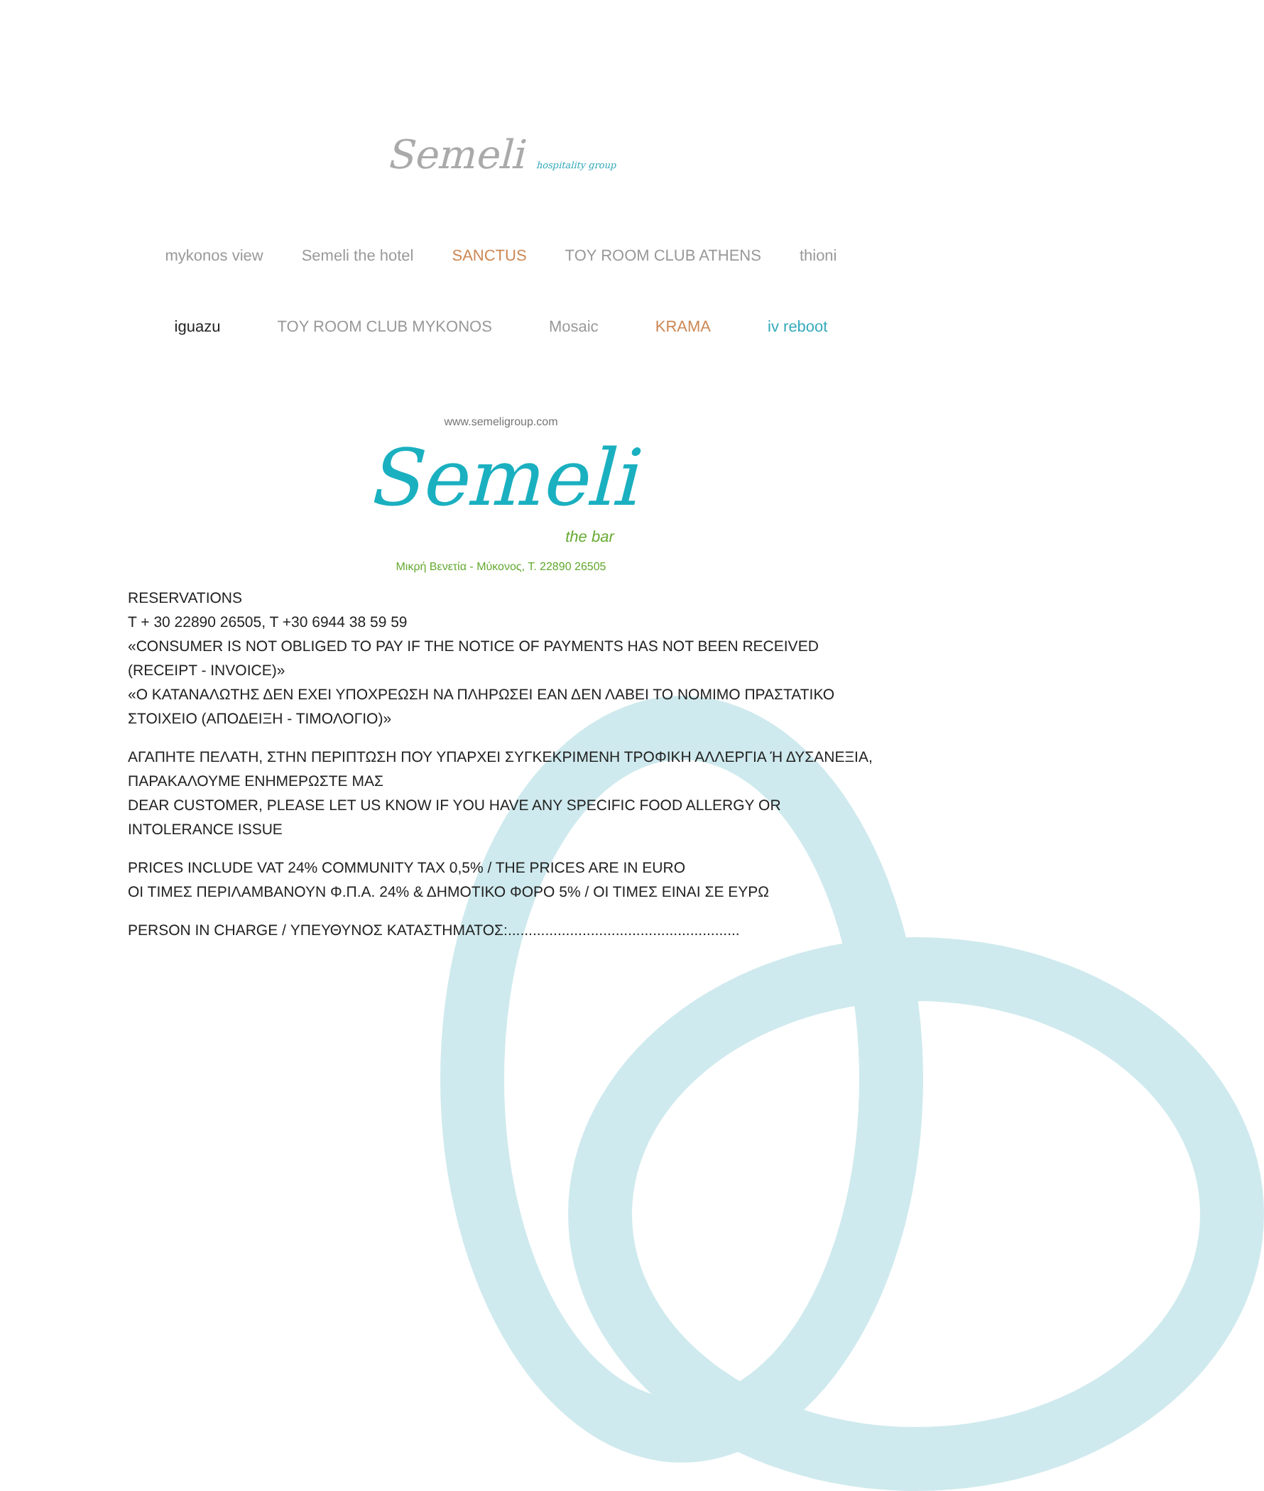Semeli hospitality group
mykonos view Semeli the hotel SANCTUS TOY ROOM CLUB ATHENS thioni
iguazu TOY ROOM CLUB MYKONOS Mosaic KRAMA iv reboot
www.semeligroup.com
Semeli
the bar
Μικρή Βενετία - Μύκονος, Τ. 22890 26505
RESERVATIONS
T + 30 22890 26505, T +30 6944 38 59 59
«CONSUMER IS NOT OBLIGED TO PAY IF THE NOTICE OF PAYMENTS HAS NOT BEEN RECEIVED (RECEIPT - INVOICE)»
«Ο ΚΑΤΑΝΑΛΩΤΗΣ ΔΕΝ ΕΧΕΙ ΥΠΟΧΡΕΩΣΗ ΝΑ ΠΛΗΡΩΣΕΙ ΕΑΝ ΔΕΝ ΛΑΒΕΙ ΤΟ ΝΟΜΙΜΟ ΠΡΑΣΤΑΤΙΚΟ ΣΤΟΙΧΕΙΟ (ΑΠΟΔΕΙΞΗ - ΤΙΜΟΛΟΓΙΟ)»
ΑΓΑΠΗΤΕ ΠΕΛΑΤΗ, ΣΤΗΝ ΠΕΡΙΠΤΩΣΗ ΠΟΥ ΥΠΑΡΧΕΙ ΣΥΓΚΕΚΡΙΜΕΝΗ ΤΡΟΦΙΚΗ ΑΛΛΕΡΓΙΑ Ή ΔΥΣΑΝΕΞΙΑ, ΠΑΡΑΚΑΛΟΥΜΕ ΕΝΗΜΕΡΩΣΤΕ ΜΑΣ
DEAR CUSTOMER, PLEASE LET US KNOW IF YOU HAVE ANY SPECIFIC FOOD ALLERGY OR INTOLERANCE ISSUE
PRICES INCLUDE VAT 24% COMMUNITY TAX 0,5% / THE PRICES ARE IN EURO
ΟΙ ΤΙΜΕΣ ΠΕΡΙΛΑΜΒΑΝΟΥΝ Φ.Π.Α. 24% & ΔΗΜΟΤΙΚΟ ΦΟΡΟ 5% / ΟΙ ΤΙΜΕΣ ΕΙΝΑΙ ΣΕ ΕΥΡΩ
PERSON IN CHARGE / ΥΠΕΥΘΥΝΟΣ ΚΑΤΑΣΤΗΜΑΤΟΣ:........................................................